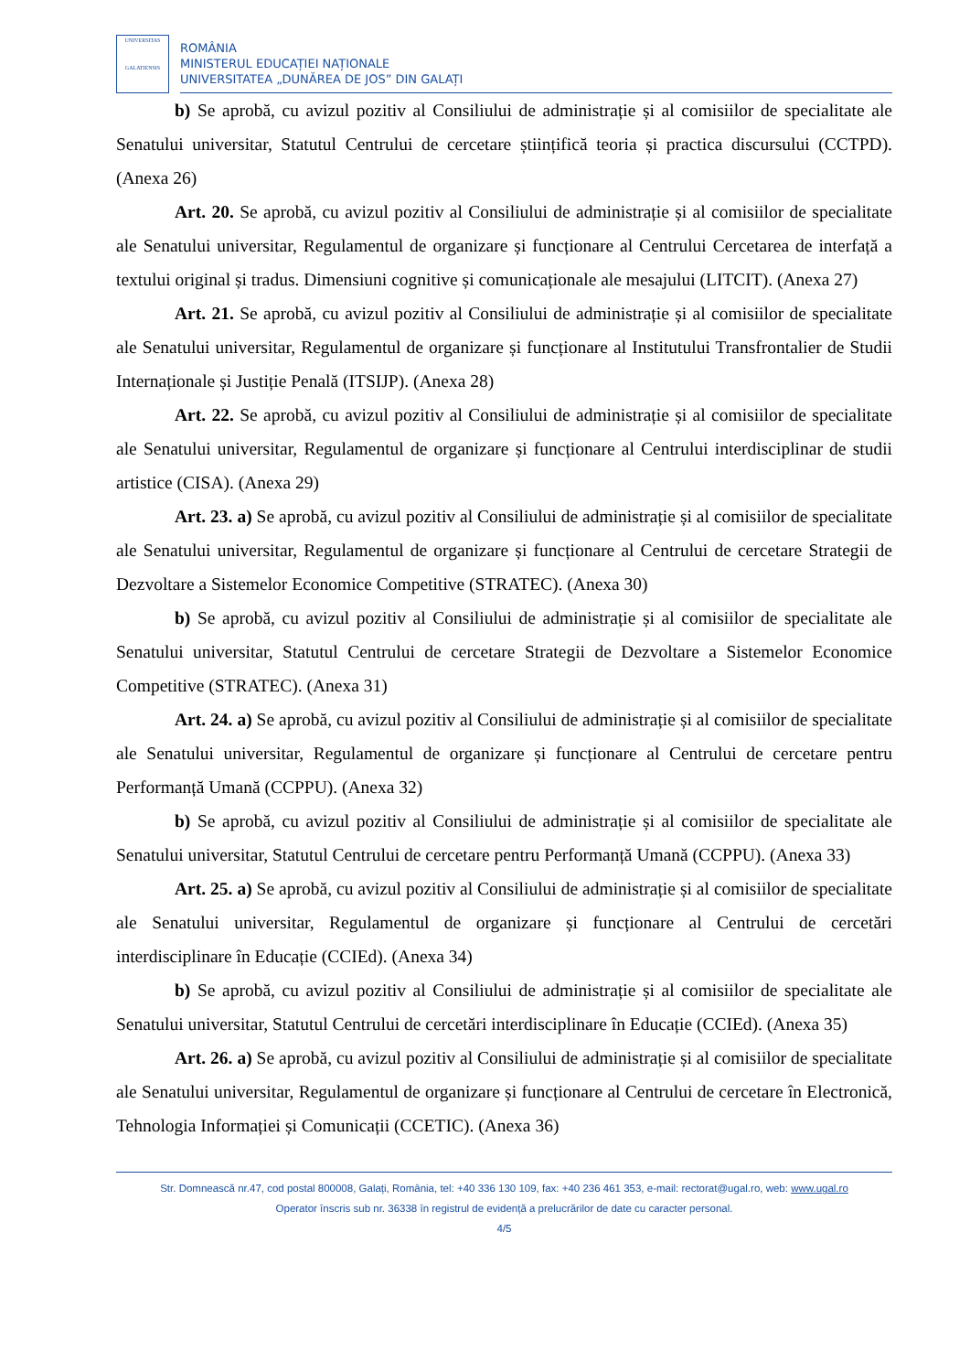UNIVERSITAS
GALATIENSIS
ROMÂNIA
MINISTERUL EDUCAȚIEI NAȚIONALE
UNIVERSITATEA „DUNĂREA DE JOS” DIN GALAȚI
b) Se aprobă, cu avizul pozitiv al Consiliului de administrație și al comisiilor de specialitate ale Senatului universitar, Statutul Centrului de cercetare științifică teoria și practica discursului (CCTPD). (Anexa 26)
Art. 20. Se aprobă, cu avizul pozitiv al Consiliului de administrație și al comisiilor de specialitate ale Senatului universitar, Regulamentul de organizare și funcționare al Centrului Cercetarea de interfață a textului original și tradus. Dimensiuni cognitive și comunicaționale ale mesajului (LITCIT). (Anexa 27)
Art. 21. Se aprobă, cu avizul pozitiv al Consiliului de administrație și al comisiilor de specialitate ale Senatului universitar, Regulamentul de organizare și funcționare al Institutului Transfrontalier de Studii Internaționale și Justiție Penală (ITSIJP). (Anexa 28)
Art. 22. Se aprobă, cu avizul pozitiv al Consiliului de administrație și al comisiilor de specialitate ale Senatului universitar, Regulamentul de organizare și funcționare al Centrului interdisciplinar de studii artistice (CISA). (Anexa 29)
Art. 23. a) Se aprobă, cu avizul pozitiv al Consiliului de administrație și al comisiilor de specialitate ale Senatului universitar, Regulamentul de organizare și funcționare al Centrului de cercetare Strategii de Dezvoltare a Sistemelor Economice Competitive (STRATEC). (Anexa 30)
b) Se aprobă, cu avizul pozitiv al Consiliului de administrație și al comisiilor de specialitate ale Senatului universitar, Statutul Centrului de cercetare Strategii de Dezvoltare a Sistemelor Economice Competitive (STRATEC). (Anexa 31)
Art. 24. a) Se aprobă, cu avizul pozitiv al Consiliului de administrație și al comisiilor de specialitate ale Senatului universitar, Regulamentul de organizare și funcționare al Centrului de cercetare pentru Performanță Umană (CCPPU). (Anexa 32)
b) Se aprobă, cu avizul pozitiv al Consiliului de administrație și al comisiilor de specialitate ale Senatului universitar, Statutul Centrului de cercetare pentru Performanță Umană (CCPPU). (Anexa 33)
Art. 25. a) Se aprobă, cu avizul pozitiv al Consiliului de administrație și al comisiilor de specialitate ale Senatului universitar, Regulamentul de organizare și funcționare al Centrului de cercetări interdisciplinare în Educație (CCIEd). (Anexa 34)
b) Se aprobă, cu avizul pozitiv al Consiliului de administrație și al comisiilor de specialitate ale Senatului universitar, Statutul Centrului de cercetări interdisciplinare în Educație (CCIEd). (Anexa 35)
Art. 26. a) Se aprobă, cu avizul pozitiv al Consiliului de administrație și al comisiilor de specialitate ale Senatului universitar, Regulamentul de organizare și funcționare al Centrului de cercetare în Electronică, Tehnologia Informației și Comunicații (CCETIC). (Anexa 36)
Str. Domnească nr.47, cod postal 800008, Galați, România, tel: +40 336 130 109, fax: +40 236 461 353, e-mail: rectorat@ugal.ro, web: www.ugal.ro
Operator înscris sub nr. 36338 în registrul de evidență a prelucrărilor de date cu caracter personal.
4/5